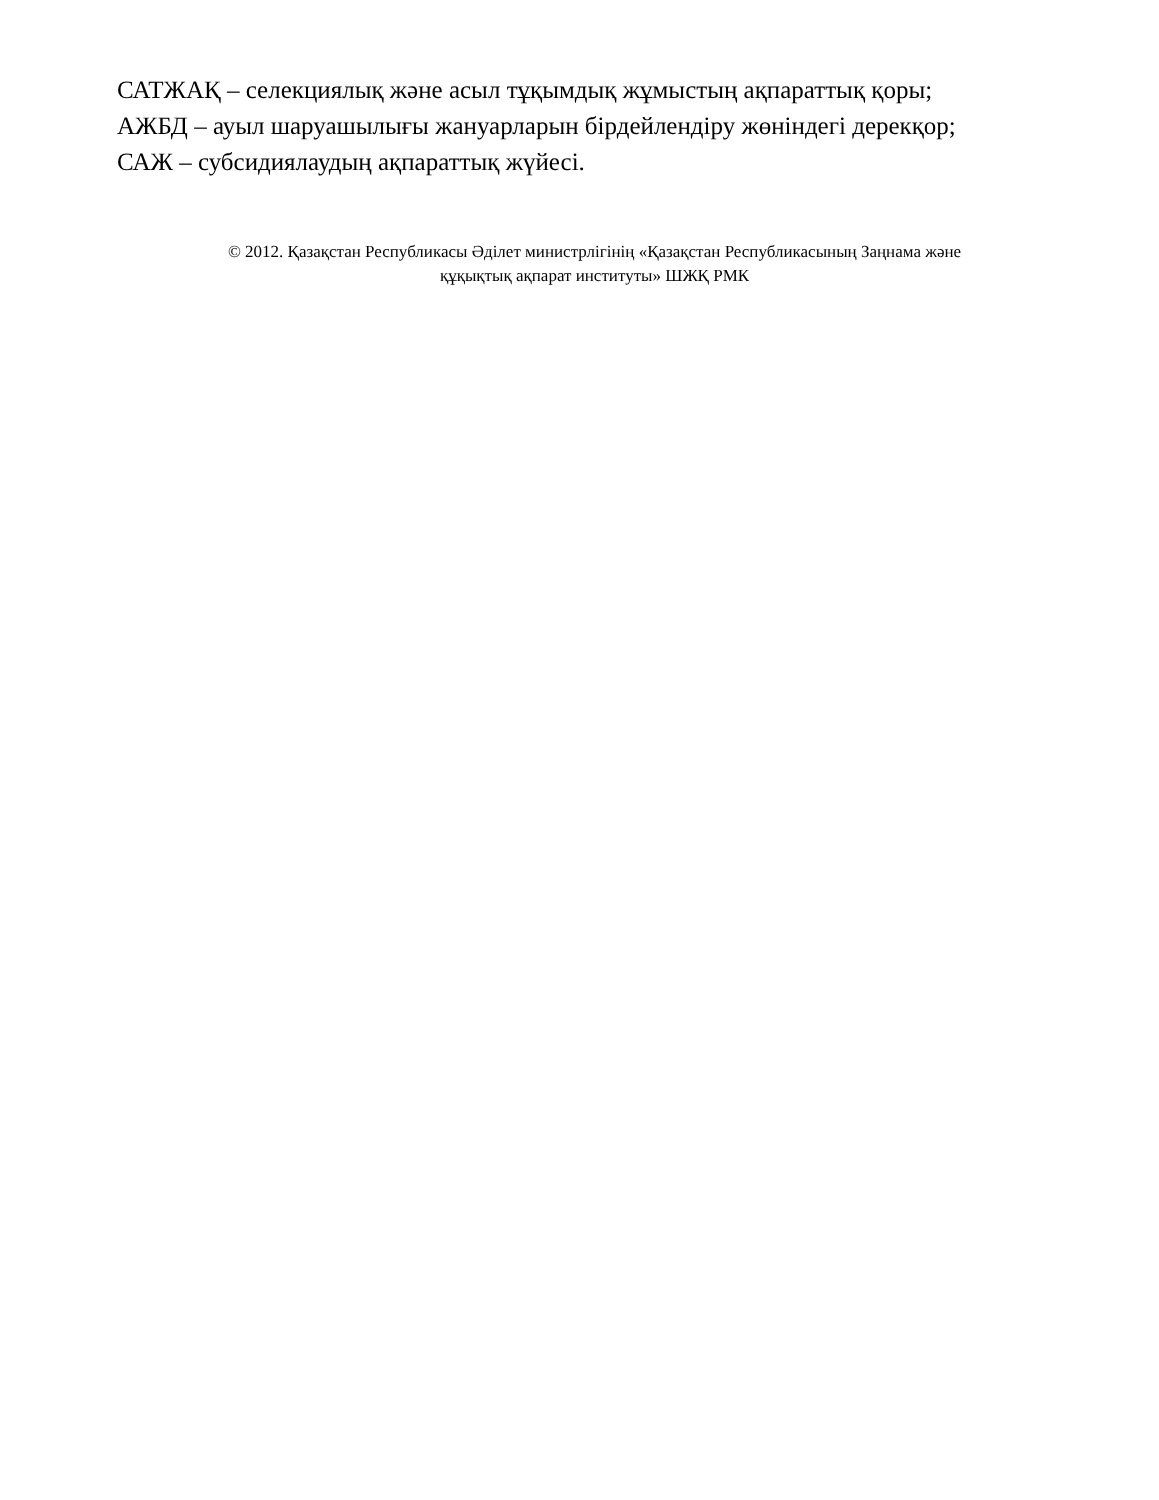САТЖАҚ – селекциялық және асыл тұқымдық жұмыстың ақпараттық қоры;
АЖБД – ауыл шаруашылығы жануарларын бірдейлендіру жөніндегі дерекқор;
САЖ – субсидиялаудың ақпараттық жүйесі.
© 2012. Қазақстан Республикасы Әділет министрлігінің «Қазақстан Республикасының Заңнама және
құқықтық ақпарат институты» ШЖҚ РМК